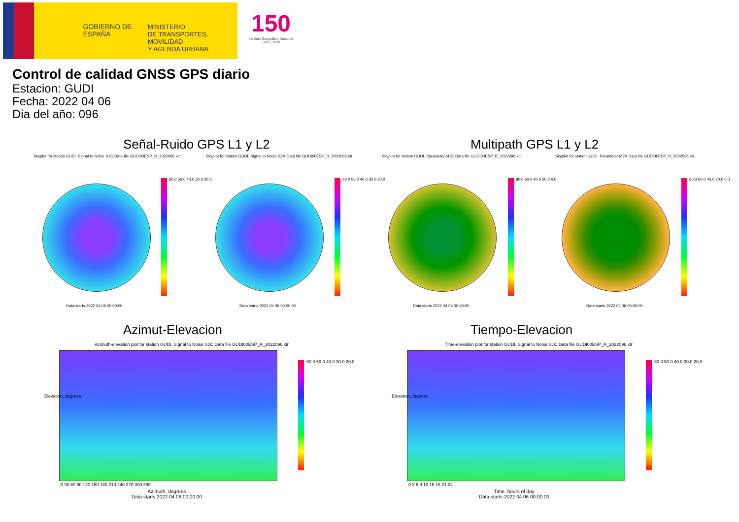GOBIERNO DE ESPAÑA
MINISTERIO
DE TRANSPORTES, MOVILIDAD
Y AGENDA URBANA
150
Instituto Geográfico Nacional 1870 - 2020
Control de calidad GNSS GPS diario
Estacion: GUDI
Fecha: 2022 04 06
Dia del año: 096
Señal-Ruido GPS L1 y L2 Multipath GPS L1 y L2
Skyplot for station GUDI. Signal to Noise S1C Data file GUDI00ESP_R_2022096.xtr
Skyplot for station GUDI. Signal to Noise S2X Data file GUDI00ESP_R_2022096.xtr
Skyplot for station GUDI. Parameter M1C Data file GUDI00ESP_R_2022096.xtr
Skyplot for station GUDI. Parameter M2X Data file GUDI00ESP_R_2022096.xtr
60.0 50.0 40.0 30.0 20.0 60.0 50.0 40.0 30.0 20.0 80.0 60.0 40.0 20.0 0.0 80.0 60.0 40.0 20.0 0.0
Data starts 2022 04 06 00:00:00
Data starts 2022 04 06 00:00:00
Data starts 2022 04 06 00:00:00
Data starts 2022 04 06 00:00:00
Azimut-Elevacion Tiempo-Elevacion
Azimuth-elevation plot for station GUDI. Signal to Noise S1C Data file GUDI00ESP_R_2022096.xtr
Time-elevation plot for station GUDI. Signal to Noise S1C Data file GUDI00ESP_R_2022096.xtr
60.0 50.0 40.0 30.0 20.0 60.0 50.0 40.0 30.0 20.0
Elevation, degrees Elevation, degrees
0 30 60 90 120 150 180 210 240 270 300 330
0 3 6 9 12 15 18 21 24
Azimuth, degrees
Data starts 2022 04 06 00:00:00
Time, hours of day
Data starts 2022 04 06 00:00:00